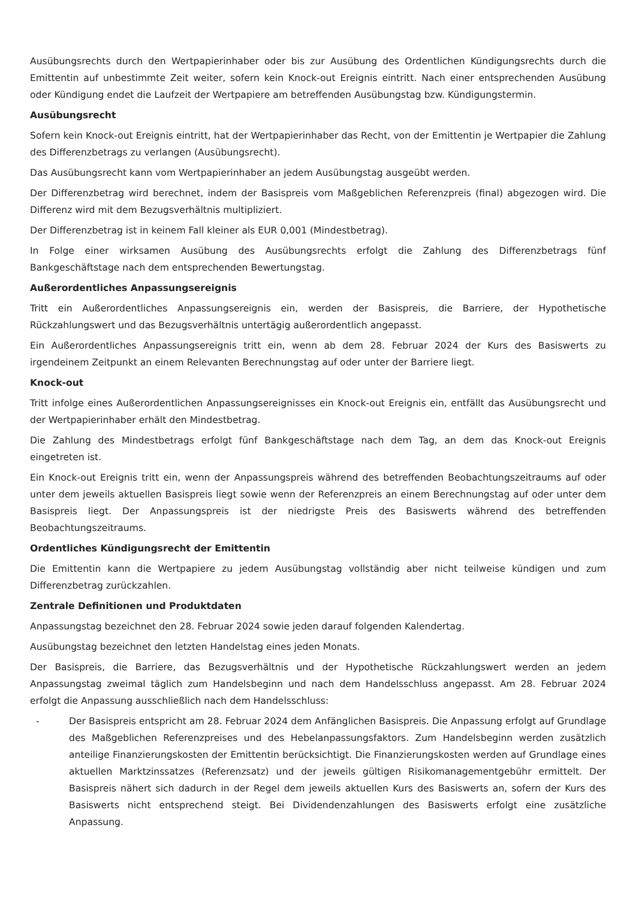Ausübungsrechts durch den Wertpapierinhaber oder bis zur Ausübung des Ordentlichen Kündigungsrechts durch die Emittentin auf unbestimmte Zeit weiter, sofern kein Knock-out Ereignis eintritt. Nach einer entsprechenden Ausübung oder Kündigung endet die Laufzeit der Wertpapiere am betreffenden Ausübungstag bzw. Kündigungstermin.
Ausübungsrecht
Sofern kein Knock-out Ereignis eintritt, hat der Wertpapierinhaber das Recht, von der Emittentin je Wertpapier die Zahlung des Differenzbetrags zu verlangen (Ausübungsrecht).
Das Ausübungsrecht kann vom Wertpapierinhaber an jedem Ausübungstag ausgeübt werden.
Der Differenzbetrag wird berechnet, indem der Basispreis vom Maßgeblichen Referenzpreis (final) abgezogen wird. Die Differenz wird mit dem Bezugsverhältnis multipliziert.
Der Differenzbetrag ist in keinem Fall kleiner als EUR 0,001 (Mindestbetrag).
In Folge einer wirksamen Ausübung des Ausübungsrechts erfolgt die Zahlung des Differenzbetrags fünf Bankgeschäftstage nach dem entsprechenden Bewertungstag.
Außerordentliches Anpassungsereignis
Tritt ein Außerordentliches Anpassungsereignis ein, werden der Basispreis, die Barriere, der Hypothetische Rückzahlungswert und das Bezugsverhältnis untertägig außerordentlich angepasst.
Ein Außerordentliches Anpassungsereignis tritt ein, wenn ab dem 28. Februar 2024 der Kurs des Basiswerts zu irgendeinem Zeitpunkt an einem Relevanten Berechnungstag auf oder unter der Barriere liegt.
Knock-out
Tritt infolge eines Außerordentlichen Anpassungsereignisses ein Knock-out Ereignis ein, entfällt das Ausübungsrecht und der Wertpapierinhaber erhält den Mindestbetrag.
Die Zahlung des Mindestbetrags erfolgt fünf Bankgeschäftstage nach dem Tag, an dem das Knock-out Ereignis eingetreten ist.
Ein Knock-out Ereignis tritt ein, wenn der Anpassungspreis während des betreffenden Beobachtungszeitraums auf oder unter dem jeweils aktuellen Basispreis liegt sowie wenn der Referenzpreis an einem Berechnungstag auf oder unter dem Basispreis liegt. Der Anpassungspreis ist der niedrigste Preis des Basiswerts während des betreffenden Beobachtungszeitraums.
Ordentliches Kündigungsrecht der Emittentin
Die Emittentin kann die Wertpapiere zu jedem Ausübungstag vollständig aber nicht teilweise kündigen und zum Differenzbetrag zurückzahlen.
Zentrale Definitionen und Produktdaten
Anpassungstag bezeichnet den 28. Februar 2024 sowie jeden darauf folgenden Kalendertag.
Ausübungstag bezeichnet den letzten Handelstag eines jeden Monats.
Der Basispreis, die Barriere, das Bezugsverhältnis und der Hypothetische Rückzahlungswert werden an jedem Anpassungstag zweimal täglich zum Handelsbeginn und nach dem Handelsschluss angepasst. Am 28. Februar 2024 erfolgt die Anpassung ausschließlich nach dem Handelsschluss:
- Der Basispreis entspricht am 28. Februar 2024 dem Anfänglichen Basispreis. Die Anpassung erfolgt auf Grundlage des Maßgeblichen Referenzpreises und des Hebelanpassungsfaktors. Zum Handelsbeginn werden zusätzlich anteilige Finanzierungskosten der Emittentin berücksichtigt. Die Finanzierungskosten werden auf Grundlage eines aktuellen Marktzinssatzes (Referenzsatz) und der jeweils gültigen Risikomanagementgebühr ermittelt. Der Basispreis nähert sich dadurch in der Regel dem jeweils aktuellen Kurs des Basiswerts an, sofern der Kurs des Basiswerts nicht entsprechend steigt. Bei Dividendenzahlungen des Basiswerts erfolgt eine zusätzliche Anpassung.